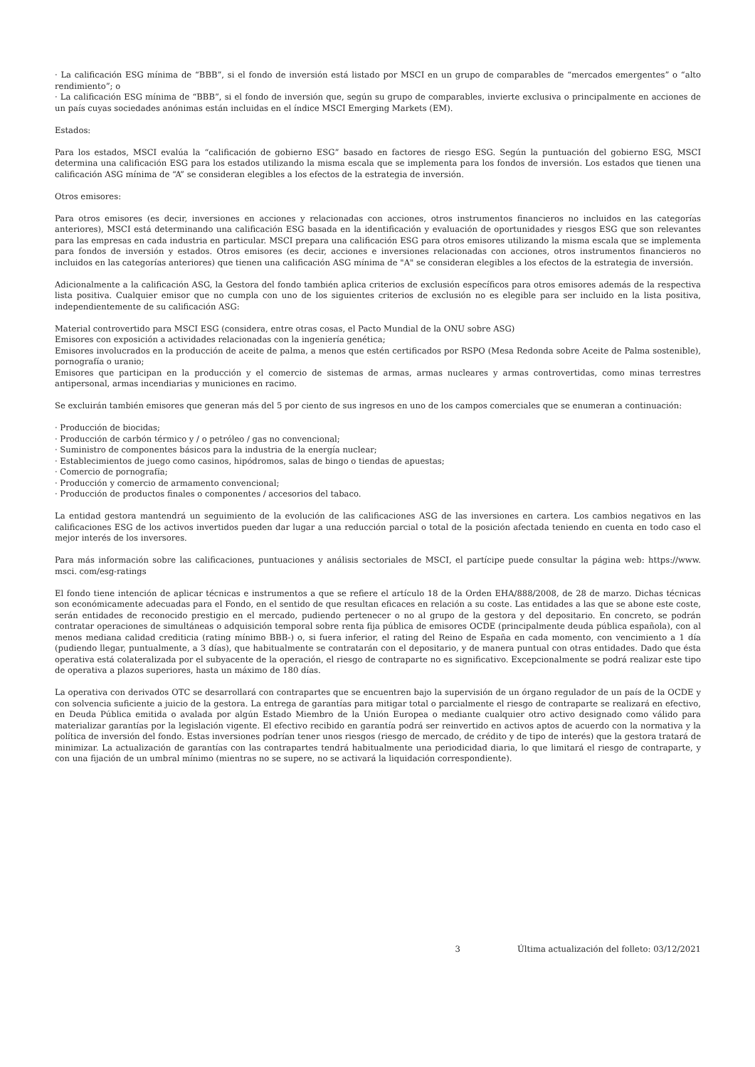· La calificación ESG mínima de “BBB”, si el fondo de inversión está listado por MSCI en un grupo de comparables de “mercados emergentes” o “alto rendimiento”; o
· La calificación ESG mínima de “BBB”, si el fondo de inversión que, según su grupo de comparables, invierte exclusiva o principalmente en acciones de un país cuyas sociedades anónimas están incluidas en el índice MSCI Emerging Markets (EM).
Estados:
Para los estados, MSCI evalúa la “calificación de gobierno ESG” basado en factores de riesgo ESG. Según la puntuación del gobierno ESG, MSCI determina una calificación ESG para los estados utilizando la misma escala que se implementa para los fondos de inversión. Los estados que tienen una calificación ASG mínima de “A” se consideran elegibles a los efectos de la estrategia de inversión.
Otros emisores:
Para otros emisores (es decir, inversiones en acciones y relacionadas con acciones, otros instrumentos financieros no incluidos en las categorías anteriores), MSCI está determinando una calificación ESG basada en la identificación y evaluación de oportunidades y riesgos ESG que son relevantes para las empresas en cada industria en particular. MSCI prepara una calificación ESG para otros emisores utilizando la misma escala que se implementa para fondos de inversión y estados. Otros emisores (es decir, acciones e inversiones relacionadas con acciones, otros instrumentos financieros no incluidos en las categorías anteriores) que tienen una calificación ASG mínima de "A" se consideran elegibles a los efectos de la estrategia de inversión.
Adicionalmente a la calificación ASG, la Gestora del fondo también aplica criterios de exclusión específicos para otros emisores además de la respectiva lista positiva. Cualquier emisor que no cumpla con uno de los siguientes criterios de exclusión no es elegible para ser incluido en la lista positiva, independientemente de su calificación ASG:
Material controvertido para MSCI ESG (considera, entre otras cosas, el Pacto Mundial de la ONU sobre ASG)
Emisores con exposición a actividades relacionadas con la ingeniería genética;
Emisores involucrados en la producción de aceite de palma, a menos que estén certificados por RSPO (Mesa Redonda sobre Aceite de Palma sostenible), pornografía o uranio;
Emisores que participan en la producción y el comercio de sistemas de armas, armas nucleares y armas controvertidas, como minas terrestres antipersonal, armas incendiarias y municiones en racimo.
Se excluirán también emisores que generan más del 5 por ciento de sus ingresos en uno de los campos comerciales que se enumeran a continuación:
· Producción de biocidas;
· Producción de carbón térmico y / o petróleo / gas no convencional;
· Suministro de componentes básicos para la industria de la energía nuclear;
· Establecimientos de juego como casinos, hipódromos, salas de bingo o tiendas de apuestas;
· Comercio de pornografía;
· Producción y comercio de armamento convencional;
· Producción de productos finales o componentes / accesorios del tabaco.
La entidad gestora mantendrá un seguimiento de la evolución de las calificaciones ASG de las inversiones en cartera. Los cambios negativos en las calificaciones ESG de los activos invertidos pueden dar lugar a una reducción parcial o total de la posición afectada teniendo en cuenta en todo caso el mejor interés de los inversores.
Para más información sobre las calificaciones, puntuaciones y análisis sectoriales de MSCI, el partícipe puede consultar la página web: https://www. msci. com/esg-ratings
El fondo tiene intención de aplicar técnicas e instrumentos a que se refiere el artículo 18 de la Orden EHA/888/2008, de 28 de marzo. Dichas técnicas son económicamente adecuadas para el Fondo, en el sentido de que resultan eficaces en relación a su coste. Las entidades a las que se abone este coste, serán entidades de reconocido prestigio en el mercado, pudiendo pertenecer o no al grupo de la gestora y del depositario. En concreto, se podrán contratar operaciones de simultáneas o adquisición temporal sobre renta fija pública de emisores OCDE (principalmente deuda pública española), con al menos mediana calidad crediticia (rating mínimo BBB-) o, si fuera inferior, el rating del Reino de España en cada momento, con vencimiento a 1 día (pudiendo llegar, puntualmente, a 3 días), que habitualmente se contratarán con el depositario, y de manera puntual con otras entidades. Dado que ésta operativa está colateralizada por el subyacente de la operación, el riesgo de contraparte no es significativo. Excepcionalmente se podrá realizar este tipo de operativa a plazos superiores, hasta un máximo de 180 días.
La operativa con derivados OTC se desarrollará con contrapartes que se encuentren bajo la supervisión de un órgano regulador de un país de la OCDE y con solvencia suficiente a juicio de la gestora. La entrega de garantías para mitigar total o parcialmente el riesgo de contraparte se realizará en efectivo, en Deuda Pública emitida o avalada por algún Estado Miembro de la Unión Europea o mediante cualquier otro activo designado como válido para materializar garantías por la legislación vigente. El efectivo recibido en garantía podrá ser reinvertido en activos aptos de acuerdo con la normativa y la política de inversión del fondo. Estas inversiones podrían tener unos riesgos (riesgo de mercado, de crédito y de tipo de interés) que la gestora tratará de minimizar. La actualización de garantías con las contrapartes tendrá habitualmente una periodicidad diaria, lo que limitará el riesgo de contraparte, y con una fijación de un umbral mínimo (mientras no se supere, no se activará la liquidación correspondiente).
3 Última actualización del folleto: 03/12/2021